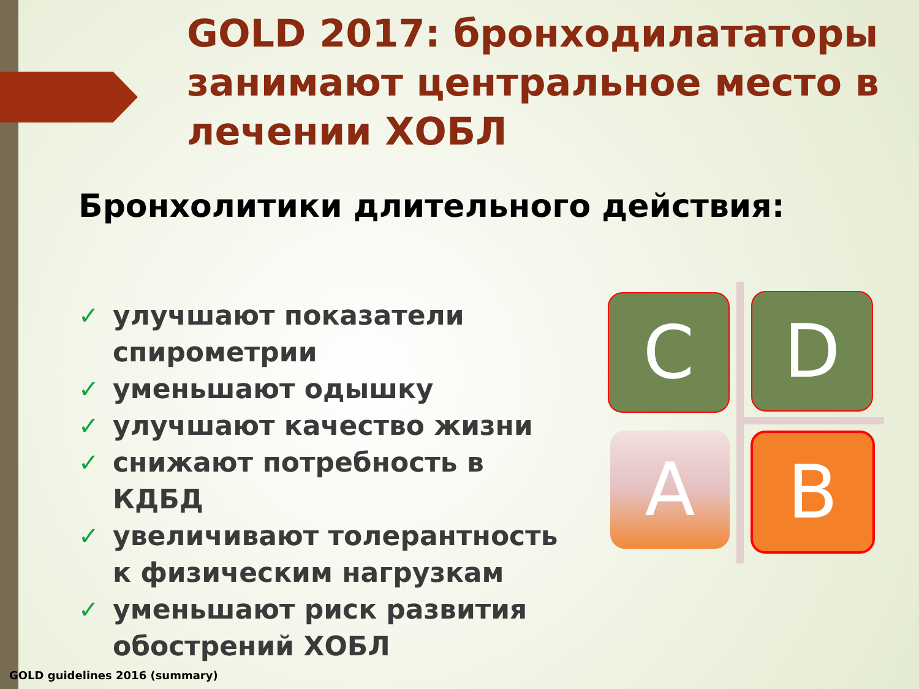GOLD 2017: бронходилататоры занимают центральное место в лечении ХОБЛ
Бронхолитики длительного действия:
✓ улучшают показатели спирометрии
✓ уменьшают одышку
✓ улучшают качество жизни
✓ снижают потребность в КДБД
✓ увеличивают толерантность к физическим нагрузкам
✓ уменьшают риск развития обострений ХОБЛ
C D
A B
GOLD guidelines 2016 (summary)